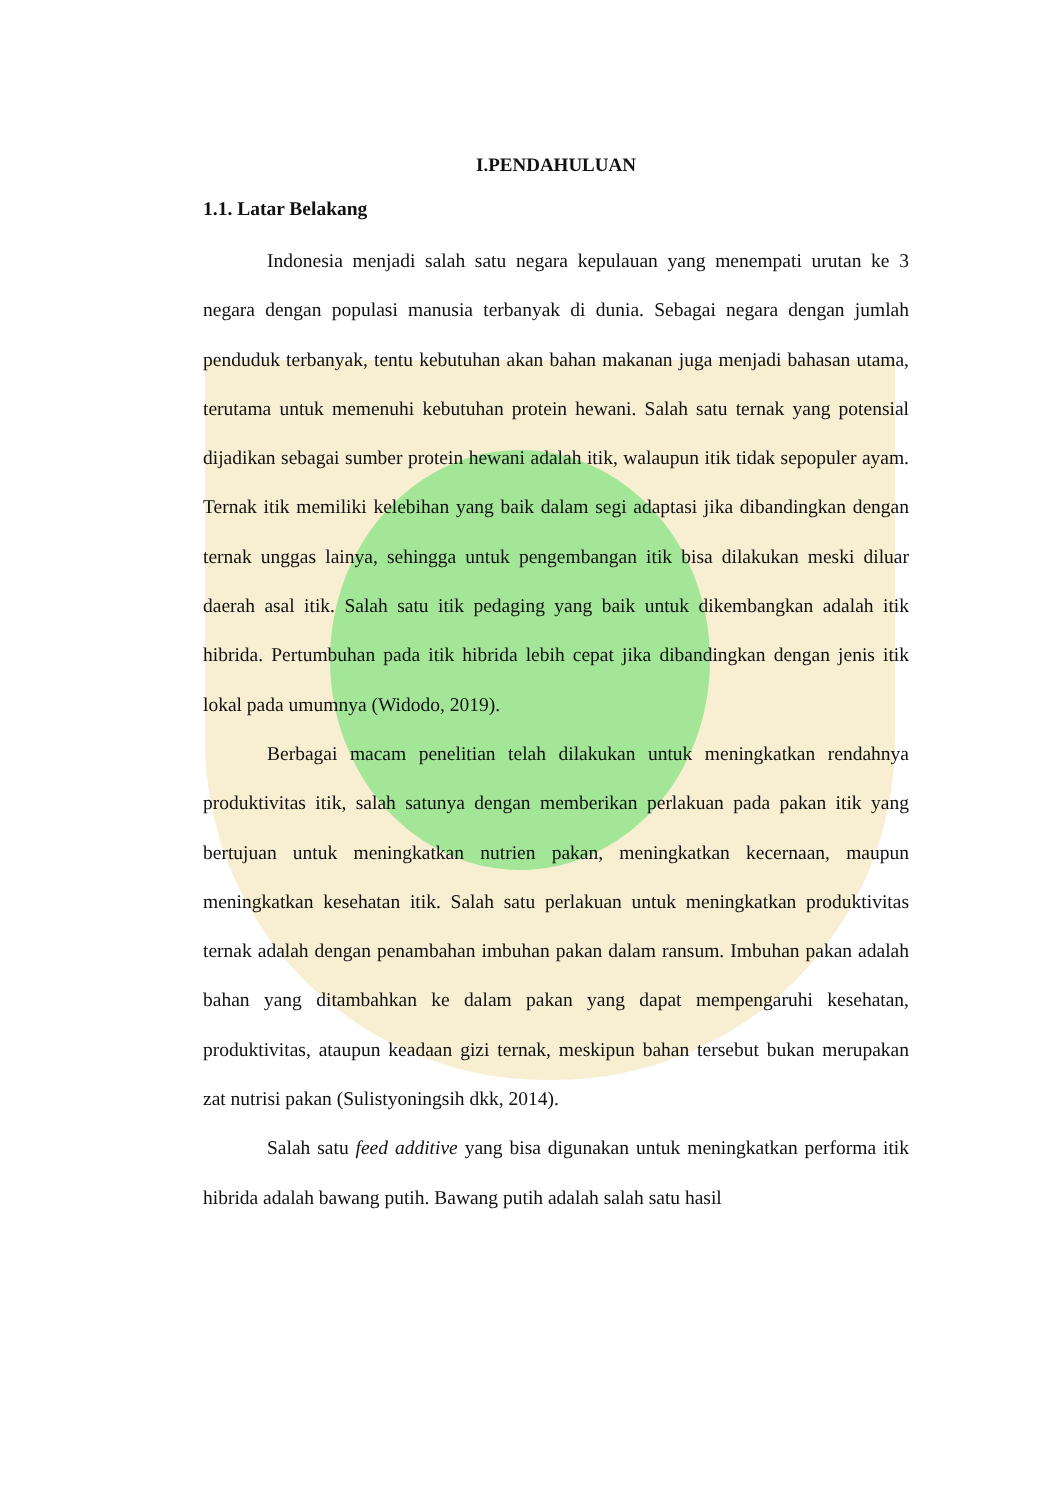I.PENDAHULUAN
1.1. Latar Belakang
Indonesia menjadi salah satu negara kepulauan yang menempati urutan ke 3 negara dengan populasi manusia terbanyak di dunia. Sebagai negara dengan jumlah penduduk terbanyak, tentu kebutuhan akan bahan makanan juga menjadi bahasan utama, terutama untuk memenuhi kebutuhan protein hewani. Salah satu ternak yang potensial dijadikan sebagai sumber protein hewani adalah itik, walaupun itik tidak sepopuler ayam. Ternak itik memiliki kelebihan yang baik dalam segi adaptasi jika dibandingkan dengan ternak unggas lainya, sehingga untuk pengembangan itik bisa dilakukan meski diluar daerah asal itik. Salah satu itik pedaging yang baik untuk dikembangkan adalah itik hibrida. Pertumbuhan pada itik hibrida lebih cepat jika dibandingkan dengan jenis itik lokal pada umumnya (Widodo, 2019).
Berbagai macam penelitian telah dilakukan untuk meningkatkan rendahnya produktivitas itik, salah satunya dengan memberikan perlakuan pada pakan itik yang bertujuan untuk meningkatkan nutrien pakan, meningkatkan kecernaan, maupun meningkatkan kesehatan itik. Salah satu perlakuan untuk meningkatkan produktivitas ternak adalah dengan penambahan imbuhan pakan dalam ransum. Imbuhan pakan adalah bahan yang ditambahkan ke dalam pakan yang dapat mempengaruhi kesehatan, produktivitas, ataupun keadaan gizi ternak, meskipun bahan tersebut bukan merupakan zat nutrisi pakan (Sulistyoningsih dkk, 2014).
Salah satu feed additive yang bisa digunakan untuk meningkatkan performa itik hibrida adalah bawang putih. Bawang putih adalah salah satu hasil